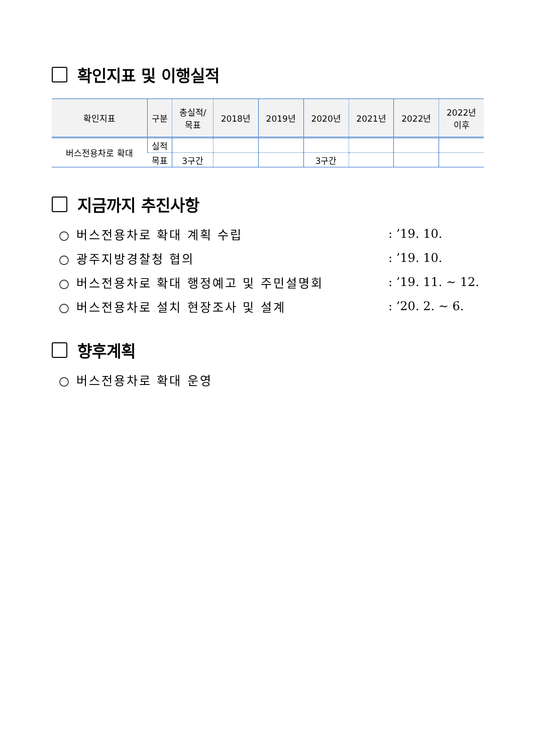확인지표 및 이행실적
| 확인지표 | 구분 | 총실적/ 목표 | 2018년 | 2019년 | 2020년 | 2021년 | 2022년 | 2022년 이후 |
| --- | --- | --- | --- | --- | --- | --- | --- | --- |
| 버스전용차로 확대 | 실적 | | | | | | | |
| | 목표 | 3구간 | | | 3구간 | | | |
지금까지 추진사항
○ 버스전용차로 확대 계획 수립: ’19. 10.
○ 광주지방경찰청 협의: ’19. 10.
○ 버스전용차로 확대 행정예고 및 주민설명회: ’19. 11. ~ 12.
○ 버스전용차로 설치 현장조사 및 설계: ’20. 2. ~ 6.
향후계획
○ 버스전용차로 확대 운영